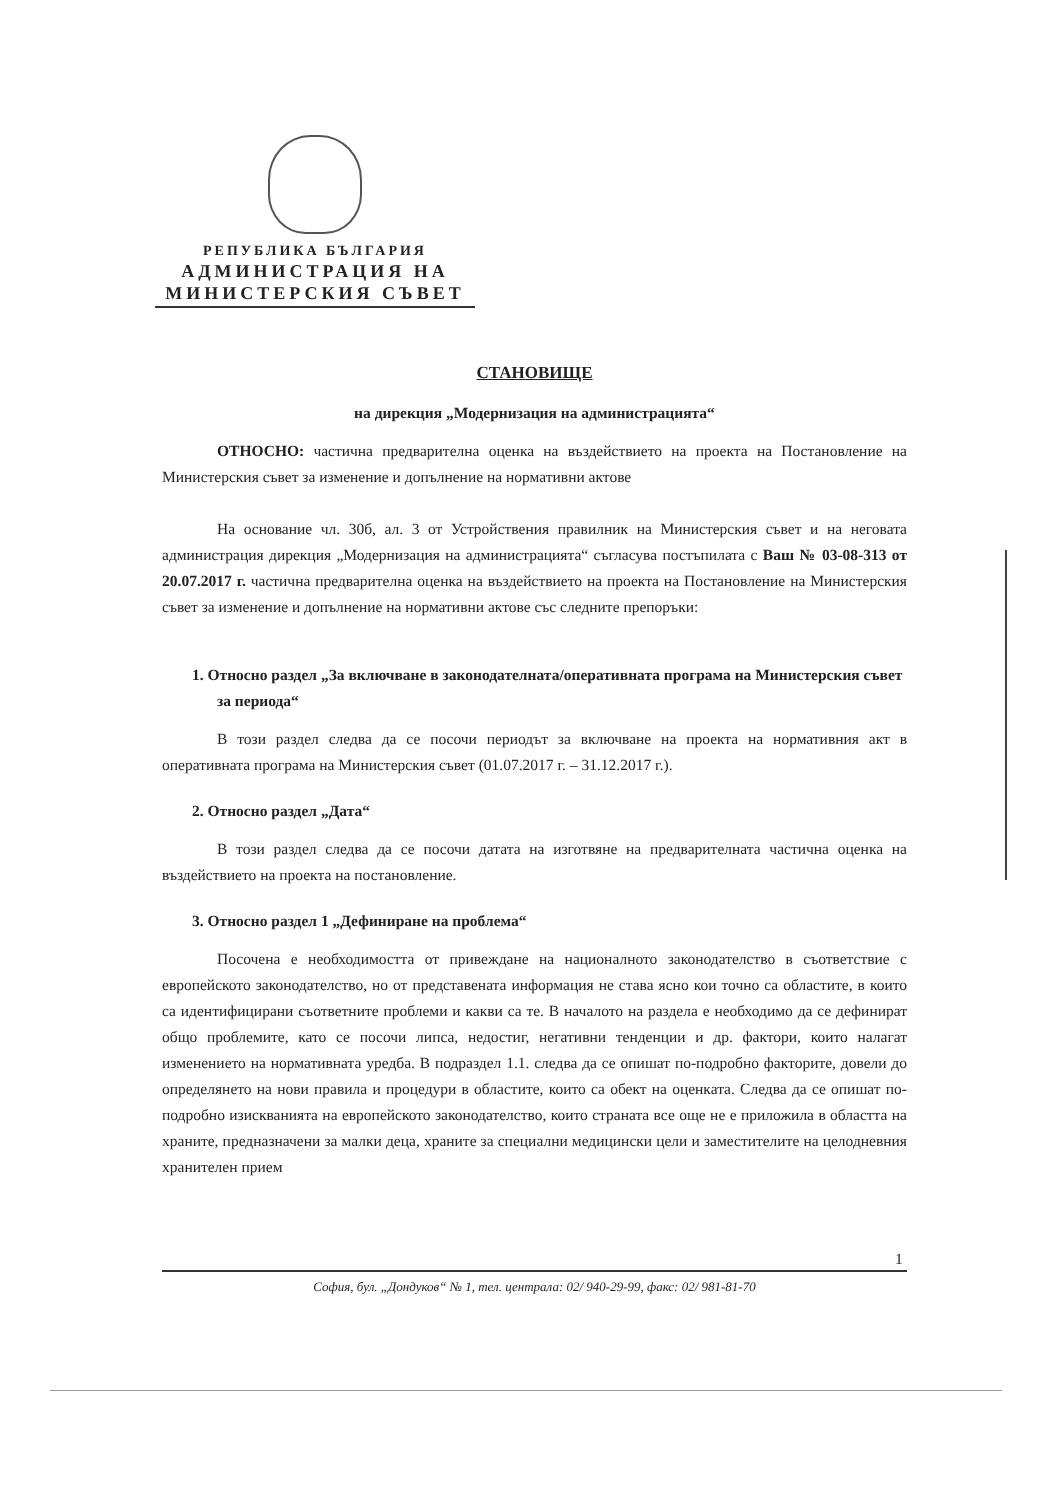РЕПУБЛИКА БЪЛГАРИЯ
АДМИНИСТРАЦИЯ НА
МИНИСТЕРСКИЯ СЪВЕТ
СТАНОВИЩЕ
на дирекция „Модернизация на администрацията“
ОТНОСНО: частична предварителна оценка на въздействието на проекта на Постановление на Министерския съвет за изменение и допълнение на нормативни актове
На основание чл. 30б, ал. 3 от Устройствения правилник на Министерския съвет и на неговата администрация дирекция „Модернизация на администрацията“ съгласува постъпилата с Ваш № 03-08-313 от 20.07.2017 г. частична предварителна оценка на въздействието на проекта на Постановление на Министерския съвет за изменение и допълнение на нормативни актове със следните препоръки:
1. Относно раздел „За включване в законодателната/оперативната програма на Министерския съвет за периода“
В този раздел следва да се посочи периодът за включване на проекта на нормативния акт в оперативната програма на Министерския съвет (01.07.2017 г. – 31.12.2017 г.).
2. Относно раздел „Дата“
В този раздел следва да се посочи датата на изготвяне на предварителната частична оценка на въздействието на проекта на постановление.
3. Относно раздел 1 „Дефиниране на проблема“
Посочена е необходимостта от привеждане на националното законодателство в съответствие с европейското законодателство, но от представената информация не става ясно кои точно са областите, в които са идентифицирани съответните проблеми и какви са те. В началото на раздела е необходимо да се дефинират общо проблемите, като се посочи липса, недостиг, негативни тенденции и др. фактори, които налагат изменението на нормативната уредба. В подраздел 1.1. следва да се опишат по-подробно факторите, довели до определянето на нови правила и процедури в областите, които са обект на оценката. Следва да се опишат по-подробно изискванията на европейското законодателство, които страната все още не е приложила в областта на храните, предназначени за малки деца, храните за специални медицински цели и заместителите на целодневния хранителен прием
1
София, бул. „Дондуков“ № 1, тел. централа: 02/ 940-29-99, факс: 02/ 981-81-70